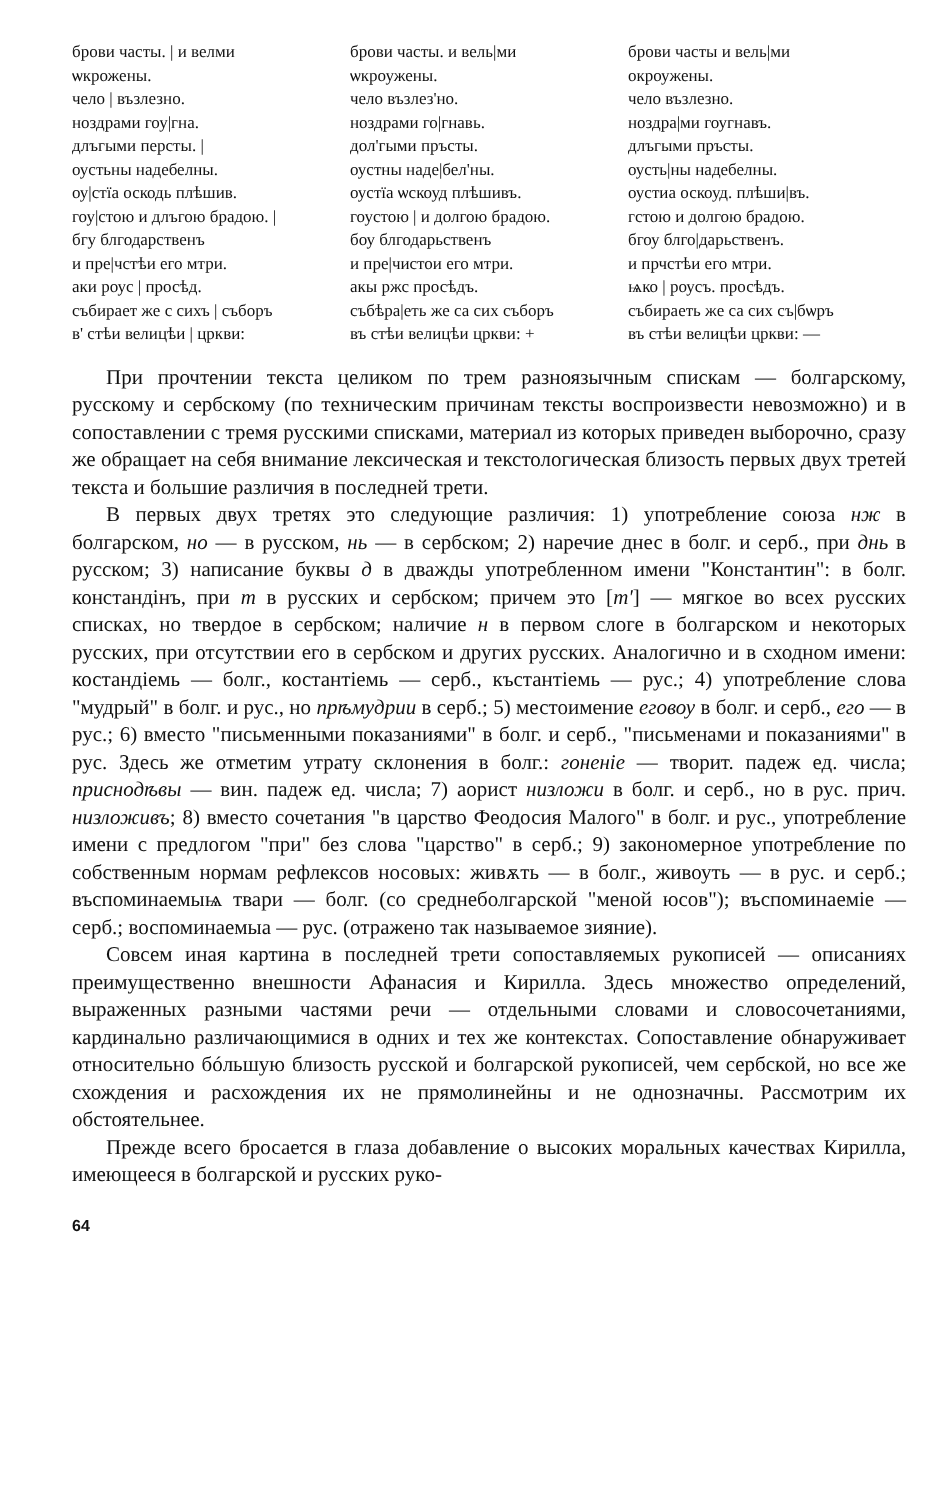| брови часты. / и велми ѡкрожены. чело / възлезно. ноздрами гоу/гна. длъгыми персты. / оустьны надебелны. оу/стїа оскодь плѣшив. гоу/стою и длъгою брадою. / бгу блгодарственъ и пре/чстѣи его мтри. аки роус / просѣд. събирает же с сихъ / съборъ в' стѣи велицѣи / црк­ви: | брови часты. и вель/ми ѡкроужены. чело възлез'но. ноздрами го/гнавь. дол'гыми пръсты. оустны наде/бел'ны. оустїа ѡскоуд плѣшивъ. гоустою / и долгою брадою. боу блгодарьственъ и пре/чистои его мтри. акы ржс просѣдъ. събѣра/еть же са сих съборъ въ стѣи велицѣи цркви: + | брови часты и вель/ми окроужены. чело възлезно. ноздра/ми гоугнавъ. длъгыми пръсты. оусть/ны надебелны. оустиа оскоуд. плѣши/въ. гстою и долгою брадою. бгоу блго/дарьственъ. и прчстѣи его мтри. ѩко / роусъ. просѣдъ. събираеть же са сих съ/бѡръ въ стѣи велицѣи цркви: — |
При прочтении текста целиком по трем разноязычным спискам — болгарскому, русскому и сербскому (по техническим причинам тексты воспроизвести невозможно) и в сопоставлении с тремя русскими списками, материал из которых приведен выборочно, сразу же обращает на себя внимание лексическая и текстологическая близость первых двух третей текста и большие различия в последней трети.
В первых двух третях это следующие различия: 1) употребление союза нж в болгарском, но — в русском, нь — в сербском; 2) наречие днес в болг. и серб., при днь в русском; 3) написание буквы д в дважды употребленном имени "Константин": в болг. констандінъ, при т в русских и сербском; причем это [т'] — мягкое во всех русских списках, но твердое в сербском; наличие н в первом слоге в болгарском и некоторых русских, при отсутствии его в сербском и других русских. Аналогично и в сходном имени: костандіемь — болг., костантіемь — серб., къстантіемь — рус.; 4) употребление слова "мудрый" в болг. и рус., но прѣмудрии в серб.; 5) местоимение еговоу в болг. и серб., его — в рус.; 6) вместо "письменными показаниями" в болг. и серб., "письменами и показаниями" в рус. Здесь же отметим утрату склонения в болг.: гоненіе — творит. падеж ед. числа; приснодѣвы — вин. падеж ед. числа; 7) аорист низложи в болг. и серб., но в рус. прич. низложивъ; 8) вместо сочетания "в царство Феодосия Малого" в болг. и рус., употребление имени с предлогом "при" без слова "царство" в серб.; 9) закономерное употребление по собственным нормам рефлексов носовых: живѫть — в болг., живоуть — в рус. и серб.; въспоминаемыѩ твари — болг. (со среднеболгарской "меной юсов"); въспоминаеміе — серб.; воспоминаемыа — рус. (отражено так называемое зияние).
Совсем иная картина в последней трети сопоставляемых рукописей — описаниях преимущественно внешности Афанасия и Кирилла. Здесь множество определений, выраженных разными частями речи — отдельными словами и словосочетаниями, кардинально различающимися в одних и тех же контекстах. Сопоставление обнаруживает относительно бóльшую близость русской и болгарской рукописей, чем сербской, но все же схождения и расхождения их не прямолинейны и не однозначны. Рассмотрим их обстоятельнее.
Прежде всего бросается в глаза добавление о высоких моральных качествах Кирилла, имеющееся в болгарской и русских руко-
64